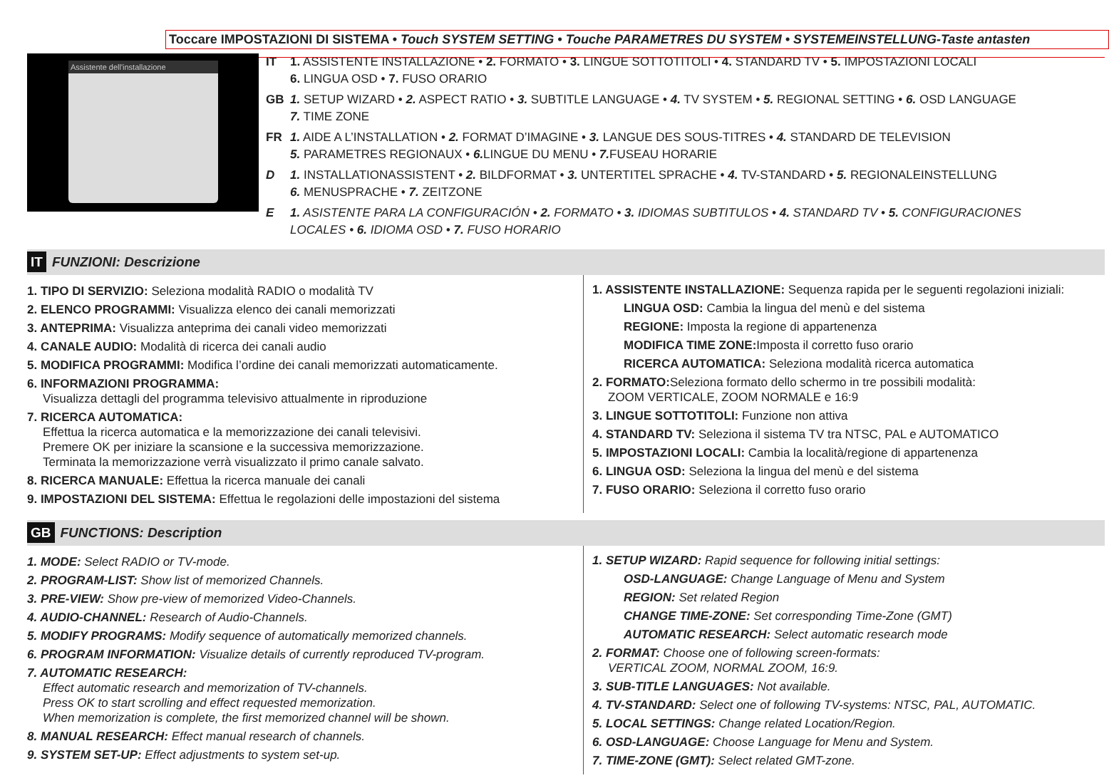Toccare IMPOSTAZIONI DI SISTEMA • Touch SYSTEM SETTING • Touche PARAMETRES DU SYSTEM • SYSTEMEINSTELLUNG-Taste antasten
Assistente dell'installazione
IT 1. ASSISTENTE INSTALLAZIONE • 2. FORMATO • 3. LINGUE SOTTOTITOLI • 4. STANDARD TV • 5. IMPOSTAZIONI LOCALI
6. LINGUA OSD • 7. FUSO ORARIO
GB 1. SETUP WIZARD • 2. ASPECT RATIO • 3. SUBTITLE LANGUAGE • 4. TV SYSTEM • 5. REGIONAL SETTING • 6. OSD LANGUAGE
7. TIME ZONE
FR 1. AIDE A L’INSTALLATION • 2. FORMAT D’IMAGINE • 3. LANGUE DES SOUS-TITRES • 4. STANDARD DE TELEVISION
5. PARAMETRES REGIONAUX • 6. LINGUE DU MENU • 7. FUSEAU HORARIE
D 1. INSTALLATIONASSISTENT • 2. BILDFORMAT • 3. UNTERTITEL SPRACHE • 4. TV-STANDARD • 5. REGIONALEINSTELLUNG
6. MENUSPRACHE • 7. ZEITZONE
E 1. ASISTENTE PARA LA CONFIGURACIÓN • 2. FORMATO • 3. IDIOMAS SUBTITULOS • 4. STANDARD TV • 5. CONFIGURACIONES
LOCALES • 6. IDIOMA OSD • 7. FUSO HORARIO
IT FUNZIONI: Descrizione
1. TIPO DI SERVIZIO: Seleziona modalità RADIO o modalità TV
2. ELENCO PROGRAMMI: Visualizza elenco dei canali memorizzati
3. ANTEPRIMA: Visualizza anteprima dei canali video memorizzati
4. CANALE AUDIO: Modalità di ricerca dei canali audio
5. MODIFICA PROGRAMMI: Modifica l’ordine dei canali memorizzati automaticamente.
6. INFORMAZIONI PROGRAMMA:
Visualizza dettagli del programma televisivo attualmente in riproduzione
7. RICERCA AUTOMATICA:
Effettua la ricerca automatica e la memorizzazione dei canali televisivi.
Premere OK per iniziare la scansione e la successiva memorizzazione.
Terminata la memorizzazione verrà visualizzato il primo canale salvato.
8. RICERCA MANUALE: Effettua la ricerca manuale dei canali
9. IMPOSTAZIONI DEL SISTEMA: Effettua le regolazioni delle impostazioni del sistema
1. ASSISTENTE INSTALLAZIONE: Sequenza rapida per le seguenti regolazioni iniziali:
LINGUA OSD: Cambia la lingua del menù e del sistema
REGIONE: Imposta la regione di appartenenza
MODIFICA TIME ZONE: Imposta il corretto fuso orario
RICERCA AUTOMATICA: Seleziona modalità ricerca automatica
2. FORMATO: Seleziona formato dello schermo in tre possibili modalità:
ZOOM VERTICALE, ZOOM NORMALE e 16:9
3. LINGUE SOTTOTITOLI: Funzione non attiva
4. STANDARD TV: Seleziona il sistema TV tra NTSC, PAL e AUTOMATICO
5. IMPOSTAZIONI LOCALI: Cambia la località/regione di appartenenza
6. LINGUA OSD: Seleziona la lingua del menù e del sistema
7. FUSO ORARIO: Seleziona il corretto fuso orario
GB FUNCTIONS: Description
1. MODE: Select RADIO or TV-mode.
2. PROGRAM-LIST: Show list of memorized Channels.
3. PRE-VIEW: Show pre-view of memorized Video-Channels.
4. AUDIO-CHANNEL: Research of Audio-Channels.
5. MODIFY PROGRAMS: Modify sequence of automatically memorized channels.
6. PROGRAM INFORMATION: Visualize details of currently reproduced TV-program.
7. AUTOMATIC RESEARCH:
Effect automatic research and memorization of TV-channels.
Press OK to start scrolling and effect requested memorization.
When memorization is complete, the first memorized channel will be shown.
8. MANUAL RESEARCH: Effect manual research of channels.
9. SYSTEM SET-UP: Effect adjustments to system set-up.
1. SETUP WIZARD: Rapid sequence for following initial settings:
OSD-LANGUAGE: Change Language of Menu and System
REGION: Set related Region
CHANGE TIME-ZONE: Set corresponding Time-Zone (GMT)
AUTOMATIC RESEARCH: Select automatic research mode
2. FORMAT: Choose one of following screen-formats:
VERTICAL ZOOM, NORMAL ZOOM, 16:9.
3. SUB-TITLE LANGUAGES: Not available.
4. TV-STANDARD: Select one of following TV-systems: NTSC, PAL, AUTOMATIC.
5. LOCAL SETTINGS: Change related Location/Region.
6. OSD-LANGUAGE: Choose Language for Menu and System.
7. TIME-ZONE (GMT): Select related GMT-zone.